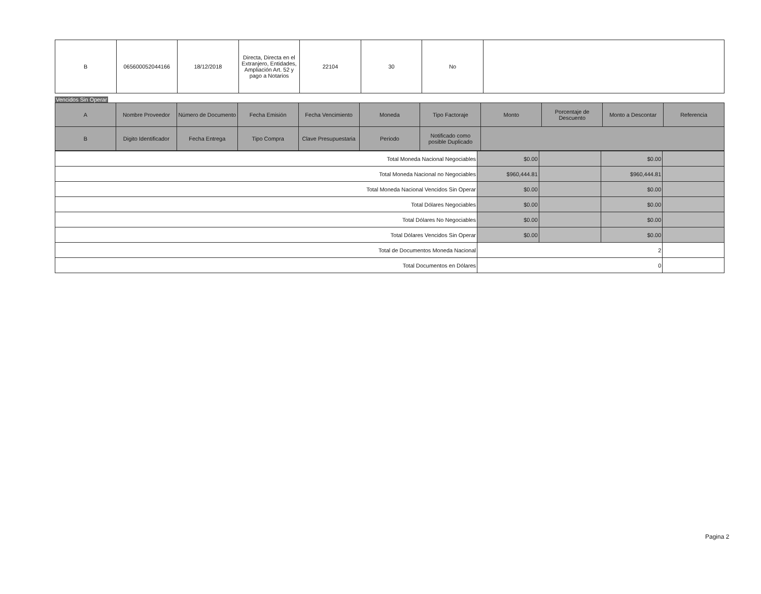| B | 065600052044166 | 18/12/2018 | Directa, Directa en el Extranjero, Entidades, Ampliación Art. 52 y pago a Notarios | 22104 | 30 | No | |
Vencidos Sin Operar
| A | Nombre Proveedor | Número de Documento | Fecha Emisión | Fecha Vencimiento | Moneda | Tipo Factoraje | Monto | Porcentaje de Descuento | Monto a Descontar | Referencia |
| --- | --- | --- | --- | --- | --- | --- | --- | --- | --- | --- |
| B | Digito Identificador | Fecha Entrega | Tipo Compra | Clave Presupuestaria | Periodo | Notificado como posible Duplicado | | | | |
| Total Moneda Nacional Negociables | $0.00 | | $0.00 | |
| Total Moneda Nacional no Negociables | $960,444.81 | | $960,444.81 | |
| Total Moneda Nacional Vencidos Sin Operar | $0.00 | | $0.00 | |
| Total Dólares Negociables | $0.00 | | $0.00 | |
| Total Dólares No Negociables | $0.00 | | $0.00 | |
| Total Dólares Vencidos Sin Operar | $0.00 | | $0.00 | |
| Total de Documentos Moneda Nacional | 2 | | | |
| Total Documentos en Dólares | 0 | | | |
Pagina 2